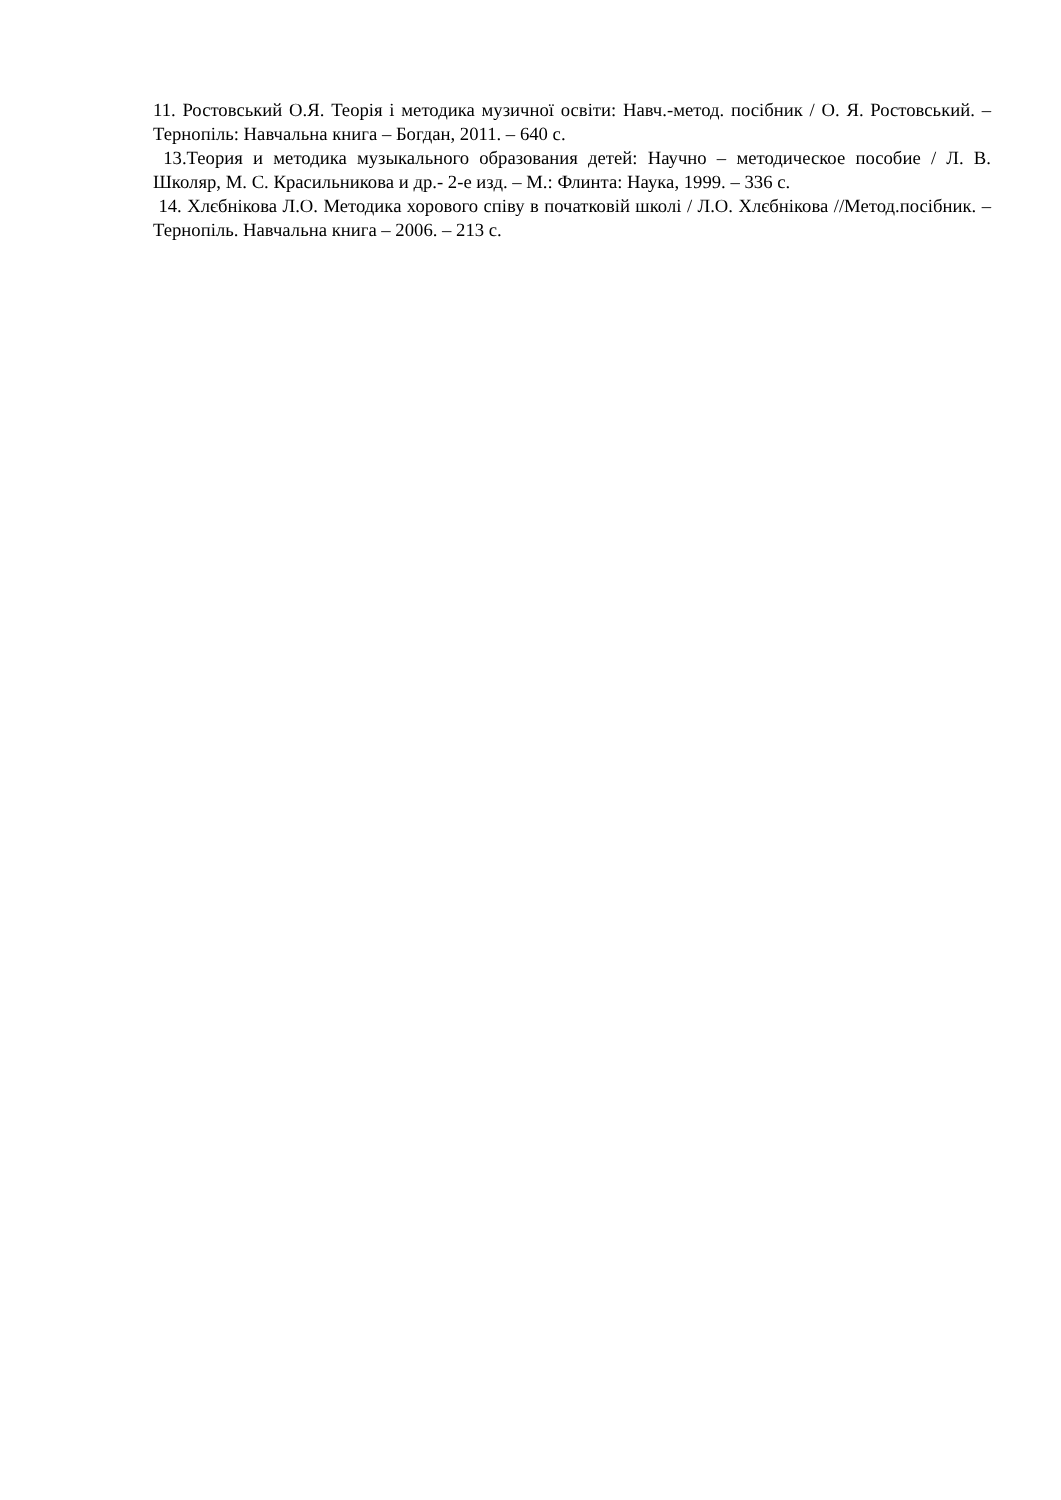11. Ростовський О.Я. Теорія і методика музичної освіти: Навч.-метод. посібник / О. Я. Ростовський. – Тернопіль: Навчальна книга – Богдан, 2011. – 640 с.
13.Теория и методика музыкального образования детей: Научно – методическое пособие / Л. В. Школяр, М. С. Красильникова и др.- 2-е изд. – М.: Флинта: Наука, 1999. – 336 с.
14. Хлєбнікова Л.О. Методика хорового співу в початковій школі / Л.О. Хлєбнікова //Метод.посібник. – Тернопіль. Навчальна книга – 2006. – 213 с.